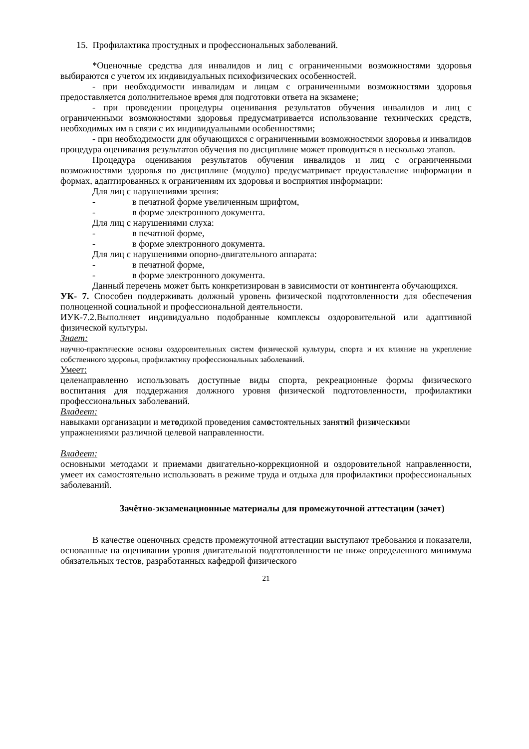15. Профилактика простудных и профессиональных заболеваний.
*Оценочные средства для инвалидов и лиц с ограниченными возможностями здоровья выбираются с учетом их индивидуальных психофизических особенностей.
- при необходимости инвалидам и лицам с ограниченными возможностями здоровья предоставляется дополнительное время для подготовки ответа на экзамене;
- при проведении процедуры оценивания результатов обучения инвалидов и лиц с ограниченными возможностями здоровья предусматривается использование технических средств, необходимых им в связи с их индивидуальными особенностями;
- при необходимости для обучающихся с ограниченными возможностями здоровья и инвалидов процедура оценивания результатов обучения по дисциплине может проводиться в несколько этапов.
Процедура оценивания результатов обучения инвалидов и лиц с ограниченными возможностями здоровья по дисциплине (модулю) предусматривает предоставление информации в формах, адаптированных к ограничениям их здоровья и восприятия информации:
Для лиц с нарушениями зрения:
- в печатной форме увеличенным шрифтом,
- в форме электронного документа.
Для лиц с нарушениями слуха:
- в печатной форме,
- в форме электронного документа.
Для лиц с нарушениями опорно-двигательного аппарата:
- в печатной форме,
- в форме электронного документа.
Данный перечень может быть конкретизирован в зависимости от контингента обучающихся.
УК- 7. Способен поддерживать должный уровень физической подготовленности для обеспечения полноценной социальной и профессиональной деятельности.
ИУК-7.2.Выполняет индивидуально подобранные комплексы оздоровительной или адаптивной физической культуры.
Знает:
научно-практические основы оздоровительных систем физической культуры, спорта и их влияние на укрепление собственного здоровья, профилактику профессиональных заболеваний.
Умеет:
целенаправленно использовать доступные виды спорта, рекреационные формы физического воспитания для поддержания должного уровня физической подготовленности, профилактики профессиональных заболеваний.
Владеет:
навыками организации и методикой проведения самостоятельных занятий физическими
упражнениями различной целевой направленности.
Владеет:
основными методами и приемами двигательно-коррекционной и оздоровительной направленности, умеет их самостоятельно использовать в режиме труда и отдыха для профилактики профессиональных заболеваний.
Зачётно-экзаменационные материалы для промежуточной аттестации (зачет)
В качестве оценочных средств промежуточной аттестации выступают требования и показатели, основанные на оценивании уровня двигательной подготовленности не ниже определенного минимума обязательных тестов, разработанных кафедрой физического
21